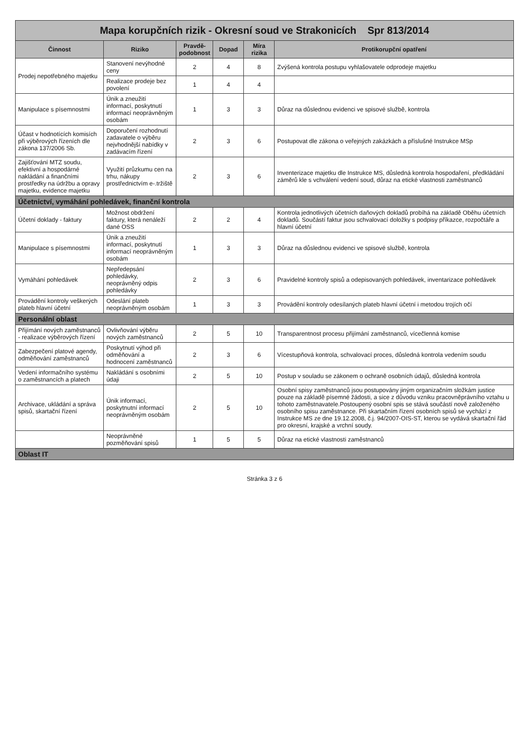Mapa korupčních rizik - Okresní soud ve Strakonicích Spr 813/2014
| Činnost | Riziko | Pravdě-podobnost | Dopad | Míra rizika | Protikorupční opatření |
| --- | --- | --- | --- | --- | --- |
| Prodej nepotřebného majetku | Stanovení nevýhodné ceny | 2 | 4 | 8 | Zvýšená kontrola postupu vyhlašovatele odprodeje majetku |
| | Realizace prodeje bez povolení | 1 | 4 | 4 | |
| Manipulace s písemnostmi | Únik a zneužití informací, poskytnutí informací neoprávněným osobám | 1 | 3 | 3 | Důraz na důslednou evidenci ve spisové službě, kontrola |
| Účast v hodnotících komisích při výběrových řízeních dle zákona 137/2006 Sb. | Doporučení rozhodnutí zadavatele o výběru nejvhodnější nabídky v zadávacím řízení | 2 | 3 | 6 | Postupovat dle zákona o veřejných zakázkách a příslušné Instrukce MSp |
| Zajišťování MTZ soudu, efektivní a hospodárné nakládání a finančními prostředky na údržbu a opravy majetku, evidence majetku | Využití průzkumu cen na trhu, nákupy prostřednictvím e-.tržiště | 2 | 3 | 6 | Inventerizace majetku dle Instrukce MS, důsledná kontrola hospodaření, předkládání záměrů kle s vchválení vedení soud, důraz na etické vlastnosti zaměstnanců |
| Účetnictví, vymáhání pohledávek, finanční kontrola | | | | | |
| Účetní doklady - faktury | Možnost obdržení faktury, která nenáleží dané OSS | 2 | 2 | 4 | Kontrola jednotlivých účetních daňových dokladů probíhá na základě Oběhu účetních dokladů. Součástí faktur jsou schvalovací doložky s podpisy příkazce, rozpočtáře a hlavní účetní |
| Manipulace s písemnostmi | Únik a zneužití informací, poskytnutí informací neoprávněným osobám | 1 | 3 | 3 | Důraz na důslednou evidenci ve spisové službě, kontrola |
| Vymáhání pohledávek | Nepředepsání pohledávky, neoprávněný odpis pohledávky | 2 | 3 | 6 | Pravidelné kontroly spisů a odepisovaných pohledávek, inventarizace pohledávek |
| Provádění kontroly veškerých plateb hlavní účetní | Odeslání plateb neoprávněným osobám | 1 | 3 | 3 | Provádění kontroly odesílaných plateb hlavní účetní i metodou trojích očí |
| Personální oblast | | | | | |
| Přijímání nových zaměstnanců - realizace výběrových řízení | Ovlivňování výběru nových zaměstnanců | 2 | 5 | 10 | Transparentnost procesu přijímání zaměstnanců, vícečlenná komise |
| Zabezpečení platové agendy, odměňování zaměstnanců | Poskytnutí výhod při odměňování a hodnocení zaměstnanců | 2 | 3 | 6 | Vícestupňová kontrola, schvalovací proces, důsledná kontrola vedením soudu |
| Vedení informačního systému o zaměstnancích a platech | Nakládání s osobními údaji | 2 | 5 | 10 | Postup v souladu se zákonem o ochraně osobních údajů, důsledná kontrola |
| Archivace, ukládání a správa spisů, skartační řízení | Únik informací, poskytnutní informací neoprávněným osobám | 2 | 5 | 10 | Osobní spisy zaměstnanců jsou postupovány jiným organizačním složkám justice pouze na základě písemné žádosti, a sice z důvodu vzniku pracovněprávního vztahu u tohoto zaměstnavatele.Postoupený osobní spis se stává součástí nově založeného osobního spisu zaměstnance. Při skartačním řízení osobních spisů se vychází z Instrukce MS ze dne 19.12.2008, č.j. 94/2007-OIS-ST, kterou se vydává skartační řád pro okresní, krajské a vrchní soudy. |
| | Neoprávněné pozměňování spisů | 1 | 5 | 5 | Důraz na etické vlastnosti zaměstnanců |
| Oblast IT | | | | | |
Stránka 3 z 6